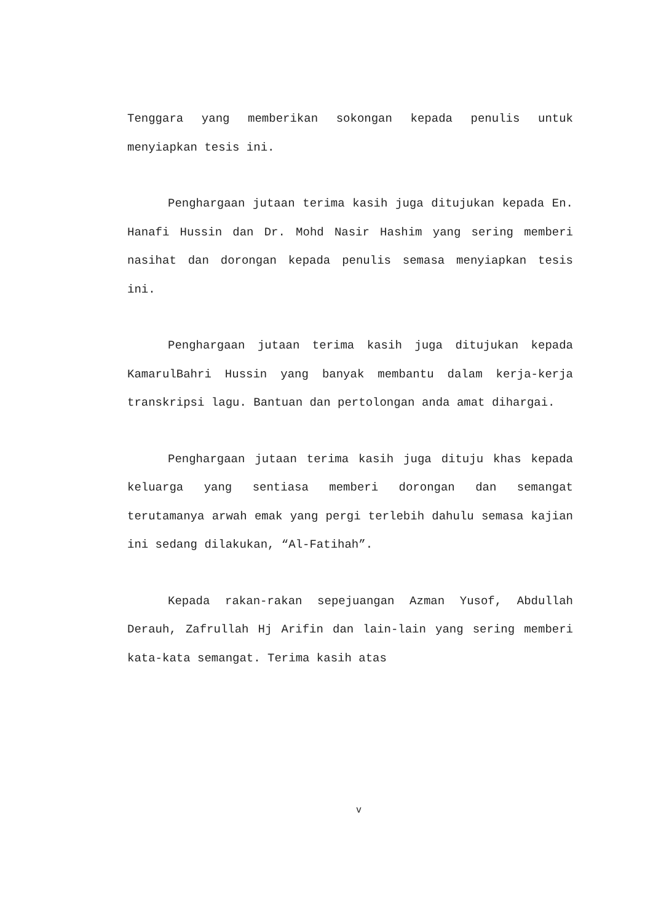Tenggara yang memberikan sokongan kepada penulis untuk menyiapkan tesis ini.
Penghargaan jutaan terima kasih juga ditujukan kepada En. Hanafi Hussin dan Dr. Mohd Nasir Hashim yang sering memberi nasihat dan dorongan kepada penulis semasa menyiapkan tesis ini.
Penghargaan jutaan terima kasih juga ditujukan kepada KamarulBahri Hussin yang banyak membantu dalam kerja-kerja transkripsi lagu. Bantuan dan pertolongan anda amat dihargai.
Penghargaan jutaan terima kasih juga dituju khas kepada keluarga yang sentiasa memberi dorongan dan semangat terutamanya arwah emak yang pergi terlebih dahulu semasa kajian ini sedang dilakukan, “Al-Fatihah”.
Kepada rakan-rakan sepejuangan Azman Yusof, Abdullah Derauh, Zafrullah Hj Arifin dan lain-lain yang sering memberi kata-kata semangat. Terima kasih atas
v